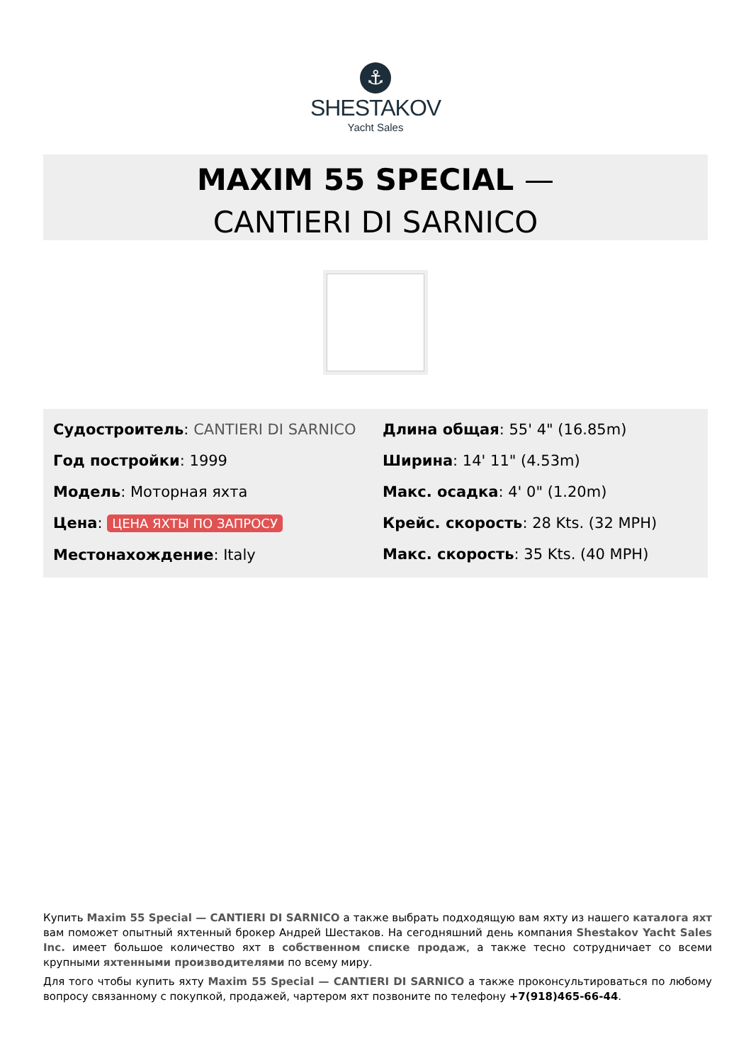⚓
SHESTAKOV
Yacht Sales
MAXIM 55 SPECIAL —
CANTIERI DI SARNICO
Судостроитель: CANTIERI DI SARNICO
Год постройки: 1999
Модель: Моторная яхта
Цена: ЦЕНА ЯХТЫ ПО ЗАПРОСУ
Местонахождение: Italy
Длина общая: 55' 4" (16.85m)
Ширина: 14' 11" (4.53m)
Макс. осадка: 4' 0" (1.20m)
Крейс. скорость: 28 Kts. (32 MPH)
Макс. скорость: 35 Kts. (40 MPH)
Купить Maxim 55 Special — CANTIERI DI SARNICO а также выбрать подходящую вам яхту из нашего каталога яхт вам поможет опытный яхтенный брокер Андрей Шестаков. На сегодняшний день компания Shestakov Yacht Sales Inc. имеет большое количество яхт в собственном списке продаж, а также тесно сотрудничает со всеми крупными яхтенными производителями по всему миру.
Для того чтобы купить яхту Maxim 55 Special — CANTIERI DI SARNICO а также проконсультироваться по любому вопросу связанному с покупкой, продажей, чартером яхт позвоните по телефону +7(918)465-66-44.